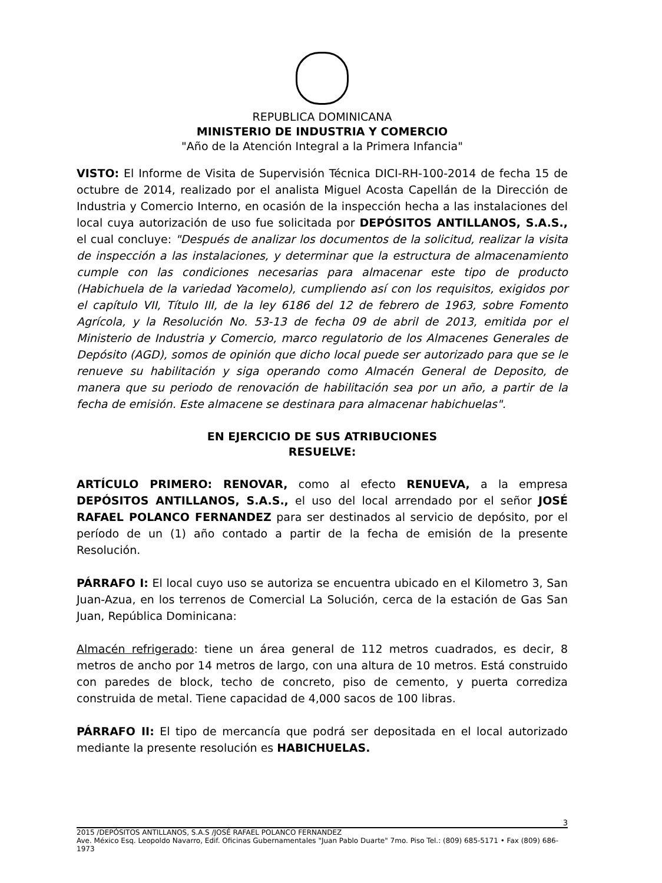REPUBLICA DOMINICANA
MINISTERIO DE INDUSTRIA Y COMERCIO
"Año de la Atención Integral a la Primera Infancia"
VISTO: El Informe de Visita de Supervisión Técnica DICI-RH-100-2014 de fecha 15 de octubre de 2014, realizado por el analista Miguel Acosta Capellán de la Dirección de Industria y Comercio Interno, en ocasión de la inspección hecha a las instalaciones del local cuya autorización de uso fue solicitada por DEPÓSITOS ANTILLANOS, S.A.S., el cual concluye: "Después de analizar los documentos de la solicitud, realizar la visita de inspección a las instalaciones, y determinar que la estructura de almacenamiento cumple con las condiciones necesarias para almacenar este tipo de producto (Habichuela de la variedad Yacomelo), cumpliendo así con los requisitos, exigidos por el capítulo VII, Título III, de la ley 6186 del 12 de febrero de 1963, sobre Fomento Agrícola, y la Resolución No. 53-13 de fecha 09 de abril de 2013, emitida por el Ministerio de Industria y Comercio, marco regulatorio de los Almacenes Generales de Depósito (AGD), somos de opinión que dicho local puede ser autorizado para que se le renueve su habilitación y siga operando como Almacén General de Deposito, de manera que su periodo de renovación de habilitación sea por un año, a partir de la fecha de emisión. Este almacene se destinara para almacenar habichuelas".
EN EJERCICIO DE SUS ATRIBUCIONES
RESUELVE:
ARTÍCULO PRIMERO: RENOVAR, como al efecto RENUEVA, a la empresa DEPÓSITOS ANTILLANOS, S.A.S., el uso del local arrendado por el señor JOSÉ RAFAEL POLANCO FERNANDEZ para ser destinados al servicio de depósito, por el período de un (1) año contado a partir de la fecha de emisión de la presente Resolución.
PÁRRAFO I: El local cuyo uso se autoriza se encuentra ubicado en el Kilometro 3, San Juan-Azua, en los terrenos de Comercial La Solución, cerca de la estación de Gas San Juan, República Dominicana:
Almacén refrigerado: tiene un área general de 112 metros cuadrados, es decir, 8 metros de ancho por 14 metros de largo, con una altura de 10 metros. Está construido con paredes de block, techo de concreto, piso de cemento, y puerta corrediza construida de metal. Tiene capacidad de 4,000 sacos de 100 libras.
PÁRRAFO II: El tipo de mercancía que podrá ser depositada en el local autorizado mediante la presente resolución es HABICHUELAS.
3
2015 /DEPÓSITOS ANTILLANOS, S.A.S /JOSÉ RAFAEL POLANCO FERNANDEZ
Ave. México Esq. Leopoldo Navarro, Edif. Oficinas Gubernamentales "Juan Pablo Duarte" 7mo. Piso Tel.: (809) 685-5171 • Fax (809) 686-1973